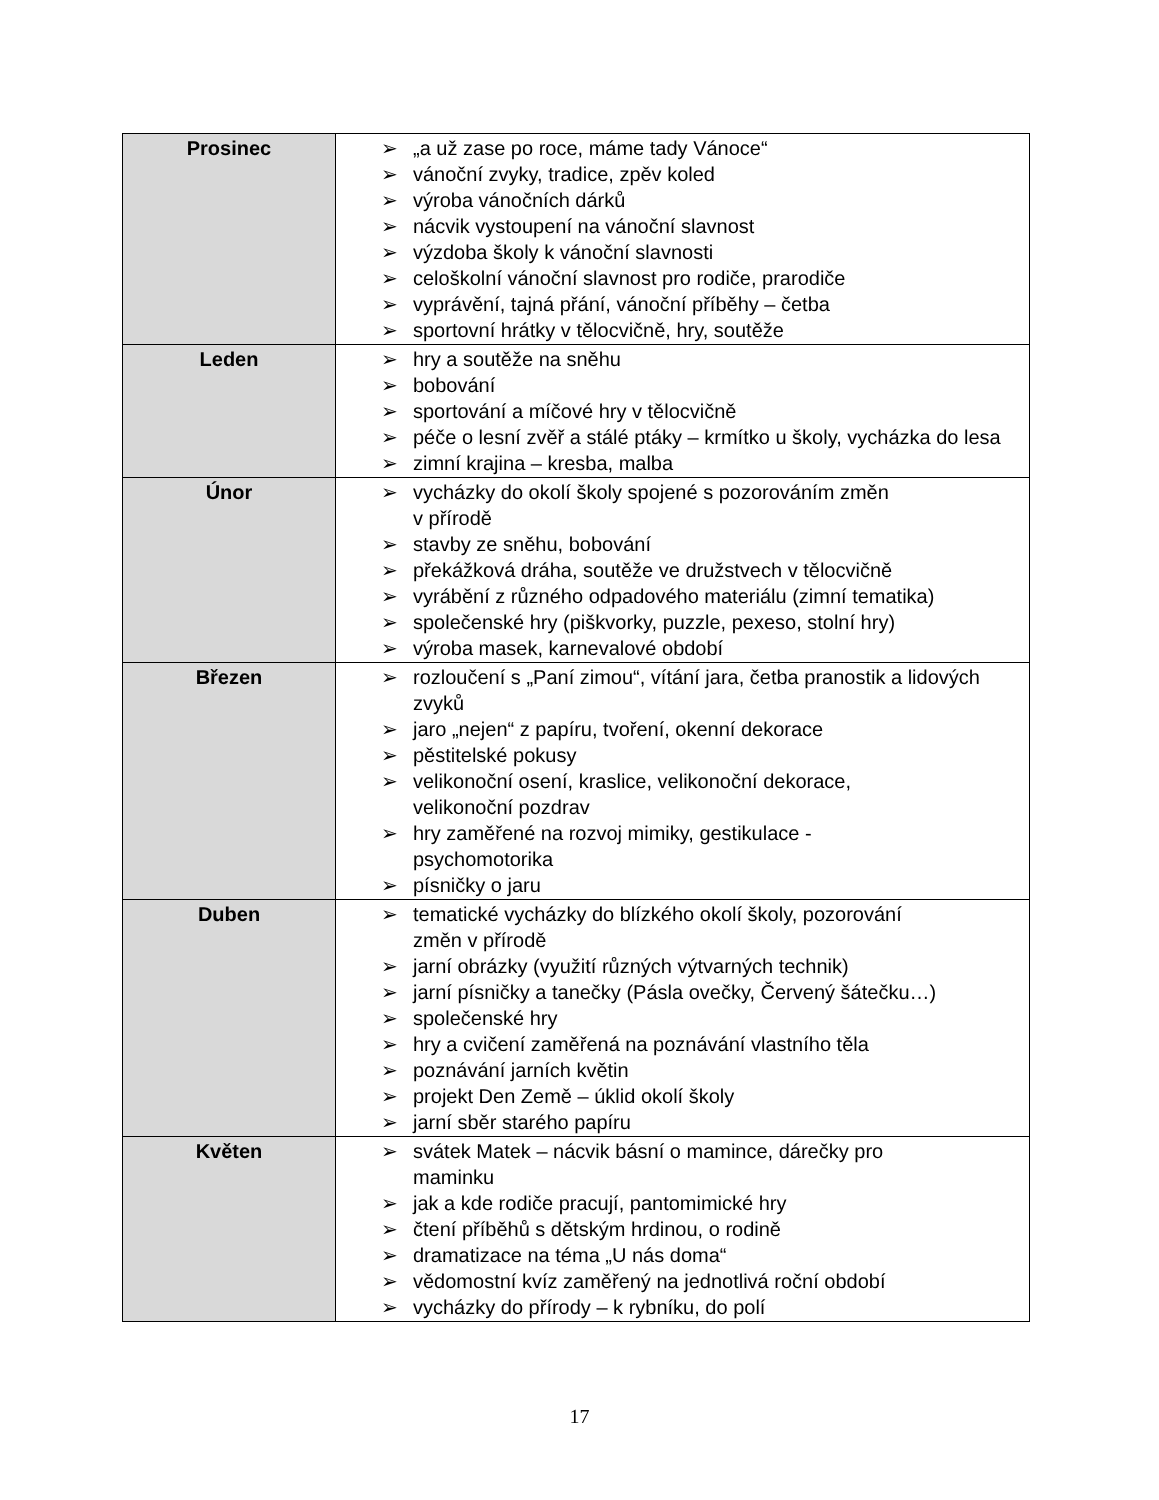| Prosinec | ➢ „a už zase po roce, máme tady Vánoce“ ➢ vánoční zvyky, tradice, zpěv koled ➢ výroba vánočních dárků ➢ nácvik vystoupení na vánoční slavnost ➢ výzdoba školy k vánoční slavnosti ➢ celoškolní vánoční slavnost pro rodiče, prarodiče ➢ vyprávění, tajná přání, vánoční příběhy – četba ➢ sportovní hrátky v tělocvičně, hry, soutěže |
| Leden | ➢ hry a soutěže na sněhu ➢ bobování ➢ sportování a míčové hry v tělocvičně ➢ péče o lesní zvěř a stálé ptáky – krmítko u školy, vycházka do lesa ➢ zimní krajina – kresba, malba |
| Únor | ➢ vycházky do okolí školy spojené s pozorováním změn v přírodě ➢ stavby ze sněhu, bobování ➢ překážková dráha, soutěže ve družstvech v tělocvičně ➢ vyrábění z různého odpadového materiálu (zimní tematika) ➢ společenské hry (piškvorky, puzzle, pexeso, stolní hry) ➢ výroba masek, karnevalové období |
| Březen | ➢ rozloučení s „Paní zimou“, vítání jara, četba pranostik a lidových zvyků ➢ jaro „nejen“ z papíru, tvoření, okenní dekorace ➢ pěstitelské pokusy ➢ velikonoční osení, kraslice, velikonoční dekorace, velikonoční pozdrav ➢ hry zaměřené na rozvoj mimiky, gestikulace - psychomotorika ➢ písničky o jaru |
| Duben | ➢ tematické vycházky do blízkého okolí školy, pozorování změn v přírodě ➢ jarní obrázky (využití různých výtvarných technik) ➢ jarní písničky a tanečky (Pásla ovečky, Červený šátečku…) ➢ společenské hry ➢ hry a cvičení zaměřená na poznávání vlastního těla ➢ poznávání jarních květin ➢ projekt Den Země – úklid okolí školy ➢ jarní sběr starého papíru |
| Květen | ➢ svátek Matek – nácvik básní o mamince, dárečky pro maminku ➢ jak a kde rodiče pracují, pantomimické hry ➢ čtení příběhů s dětským hrdinou, o rodině ➢ dramatizace na téma „U nás doma“ ➢ vědomostní kvíz zaměřený na jednotlivá roční období ➢ vycházky do přírody – k rybníku, do polí |
17